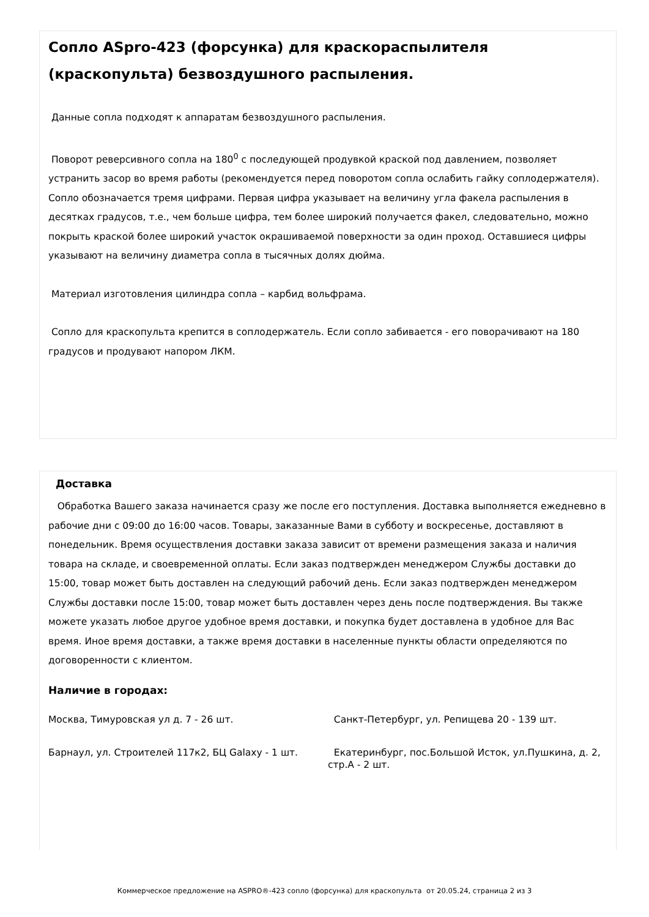Сопло ASpro-423 (форсунка) для краскораспылителя (краскопульта) безвоздушного распыления.
Данные сопла подходят к аппаратам безвоздушного распыления.
Поворот реверсивного сопла на 180<sup>0</sup> с последующей продувкой краской под давлением, позволяет устранить засор во время работы (рекомендуется перед поворотом сопла ослабить гайку соплодержателя). Сопло обозначается тремя цифрами. Первая цифра указывает на величину угла факела распыления в десятках градусов, т.е., чем больше цифра, тем более широкий получается факел, следовательно, можно покрыть краской более широкий участок окрашиваемой поверхности за один проход. Оставшиеся цифры указывают на величину диаметра сопла в тысячных долях дюйма.
Материал изготовления цилиндра сопла – карбид вольфрама.
Сопло для краскопульта крепится в соплодержатель. Если сопло забивается - его поворачивают на 180 градусов и продувают напором ЛКМ.
Доставка
Обработка Вашего заказа начинается сразу же после его поступления. Доставка выполняется ежедневно в рабочие дни с 09:00 до 16:00 часов. Товары, заказанные Вами в субботу и воскресенье, доставляют в понедельник. Время осуществления доставки заказа зависит от времени размещения заказа и наличия товара на складе, и своевременной оплаты. Если заказ подтвержден менеджером Службы доставки до 15:00, товар может быть доставлен на следующий рабочий день. Если заказ подтвержден менеджером Службы доставки после 15:00, товар может быть доставлен через день после подтверждения. Вы также можете указать любое другое удобное время доставки, и покупка будет доставлена в удобное для Вас время. Иное время доставки, а также время доставки в населенные пункты области определяются по договоренности с клиентом.
Наличие в городах:
Москва, Тимуровская ул д. 7 - 26 шт.
Санкт-Петербург, ул. Репищева 20 - 139 шт.
Барнаул, ул. Строителей 117к2, БЦ Galaxy - 1 шт.
Екатеринбург, пос.Большой Исток, ул.Пушкина, д. 2, стр.А - 2 шт.
Коммерческое предложение на ASPRO®-423 сопло (форсунка) для краскопульта от 20.05.24, страница 2 из 3